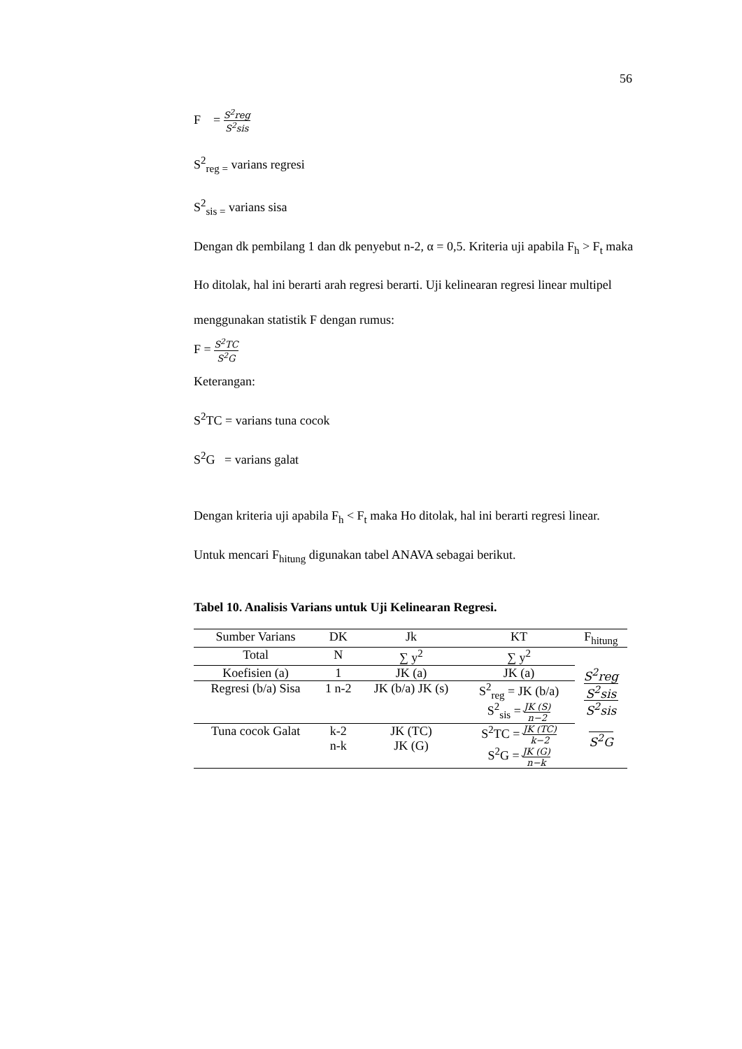56
F = S<sup>2</sup>reg S<sup>2</sup>sis
S<sup>2</sup><sub>reg =</sub> varians regresi
S<sup>2</sup><sub>sis =</sub> varians sisa
Dengan dk pembilang 1 dan dk penyebut n-2, α = 0,5. Kriteria uji apabila F<sub>h</sub> > F<sub>t</sub> maka Ho ditolak, hal ini berarti arah regresi berarti. Uji kelinearan regresi linear multipel menggunakan statistik F dengan rumus:
F = S<sup>2</sup>TC S<sup>2</sup>G
Keterangan:
S<sup>2</sup>TC = varians tuna cocok
S<sup>2</sup>G = varians galat
Dengan kriteria uji apabila F<sub>h</sub> < F<sub>t</sub> maka Ho ditolak, hal ini berarti regresi linear. Untuk mencari F<sub>hitung</sub> digunakan tabel ANAVA sebagai berikut.
Tabel 10. Analisis Varians untuk Uji Kelinearan Regresi.
| Sumber Varians | DK | Jk | KT | F<sub>hitung</sub> |
| Total | N | ∑ y<sup>2</sup> | ∑ y<sup>2</sup> | S<sup>2</sup>reg S<sup>2</sup>sis S<sup>2</sup>sis S<sup>2</sup>G |
| Koefisien (a) | 1 | JK (a) | JK (a) | |
| Regresi (b/a) Sisa | 1 n-2 | JK (b/a) JK (s) | S<sup>2</sup><sub>reg</sub> = JK (b/a) S<sup>2</sup><sub>sis</sub> = JK (S) n−2 | |
| Tuna cocok Galat | k-2 n-k | JK (TC) JK (G) | S<sup>2</sup>TC = JK (TC) k−2 S<sup>2</sup>G = JK (G) n−k | |